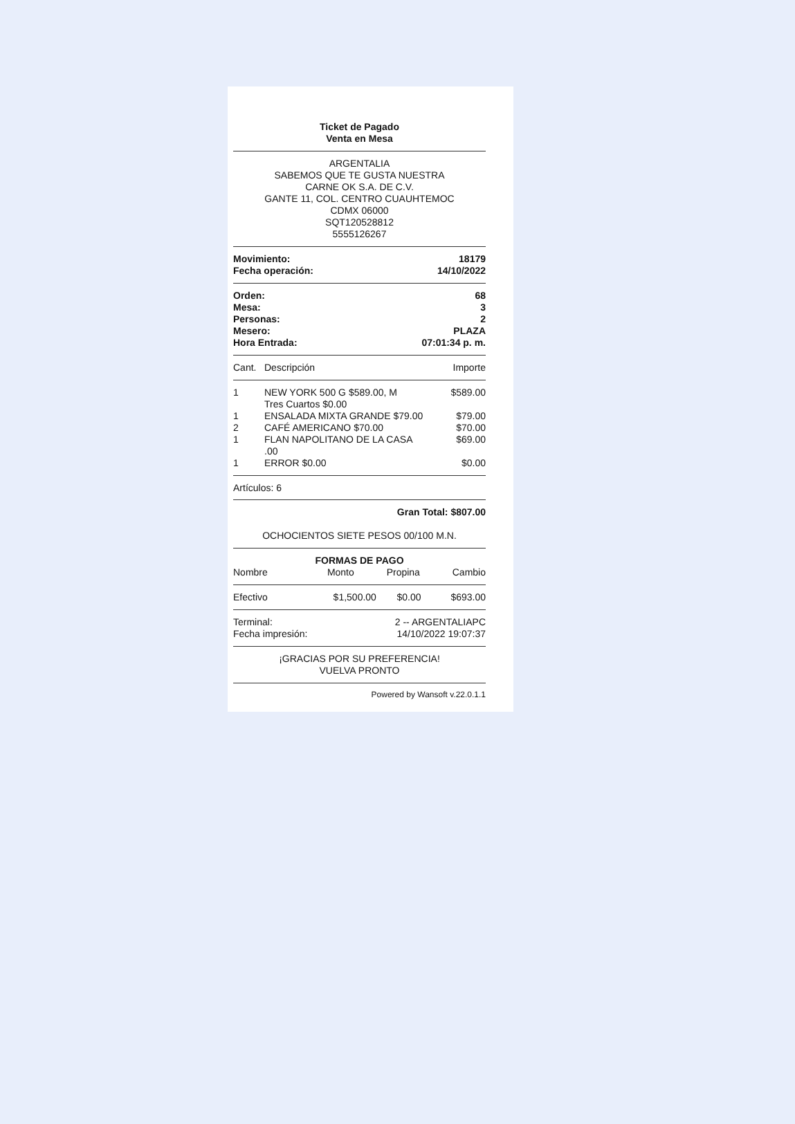Ticket de Pagado
Venta en Mesa
ARGENTALIA
SABEMOS QUE TE GUSTA NUESTRA
CARNE OK S.A. DE C.V.
GANTE 11, COL. CENTRO CUAUHTEMOC
CDMX 06000
SQT120528812
5555126267
| Movimiento: | 18179 |
| Fecha operación: | 14/10/2022 |
| Orden: | 68 |
| Mesa: | 3 |
| Personas: | 2 |
| Mesero: | PLAZA |
| Hora Entrada: | 07:01:34 p. m. |
| Cant. | Descripción | Importe |
| --- | --- | --- |
| 1 | NEW YORK 500 G $589.00, M Tres Cuartos $0.00 | $589.00 |
| 1 | ENSALADA MIXTA GRANDE $79.00 | $79.00 |
| 2 | CAFÉ AMERICANO $70.00 | $70.00 |
| 1 | FLAN NAPOLITANO DE LA CASA .00 | $69.00 |
| 1 | ERROR $0.00 | $0.00 |
Artículos: 6
Gran Total: $807.00
OCHOCIENTOS SIETE PESOS 00/100 M.N.
FORMAS DE PAGO
| Nombre | Monto | Propina | Cambio |
| --- | --- | --- | --- |
| Efectivo | $1,500.00 | $0.00 | $693.00 |
| Terminal: | 2 -- ARGENTALIAPC |
| Fecha impresión: | 14/10/2022 19:07:37 |
¡GRACIAS POR SU PREFERENCIA!
VUELVA PRONTO
Powered by Wansoft v.22.0.1.1